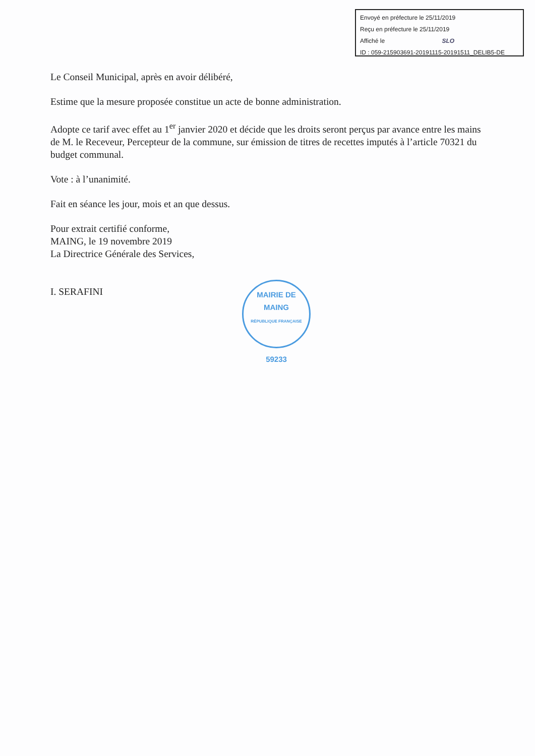Envoyé en préfecture le 25/11/2019
Reçu en préfecture le 25/11/2019
Affiché le SLO
ID : 059-215903691-20191115-20191511_DELIB5-DE
Le Conseil Municipal, après en avoir délibéré,
Estime que la mesure proposée constitue un acte de bonne administration.
Adopte ce tarif avec effet au 1<sup>er</sup> janvier 2020 et décide que les droits seront perçus par avance entre les mains de M. le Receveur, Percepteur de la commune, sur émission de titres de recettes imputés à l’article 70321 du budget communal.
Vote : à l’unanimité.
Fait en séance les jour, mois et an que dessus.
Pour extrait certifié conforme,
MAING, le 19 novembre 2019
La Directrice Générale des Services,
I. SERAFINI
MAIRIE DE MAING
RÉPUBLIQUE FRANÇAISE
59233